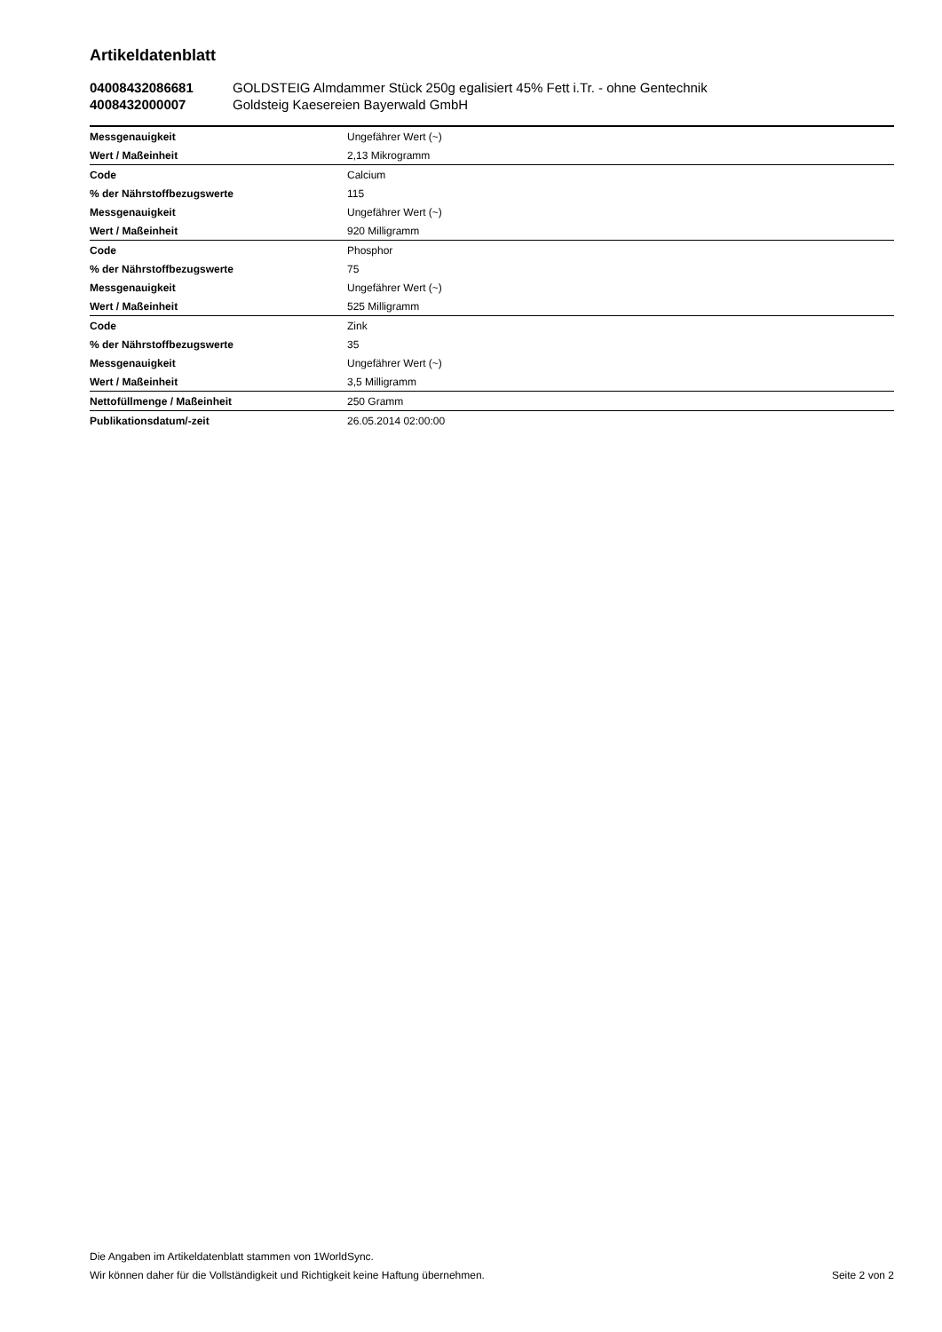Artikeldatenblatt
04008432086681 GOLDSTEIG Almdammer Stück 250g egalisiert 45% Fett i.Tr. - ohne Gentechnik
4008432000007 Goldsteig Kaesereien Bayerwald GmbH
| Messgenauigkeit | Ungefährer Wert (~) |
| Wert / Maßeinheit | 2,13 Mikrogramm |
| Code | Calcium |
| % der Nährstoffbezugswerte | 115 |
| Messgenauigkeit | Ungefährer Wert (~) |
| Wert / Maßeinheit | 920 Milligramm |
| Code | Phosphor |
| % der Nährstoffbezugswerte | 75 |
| Messgenauigkeit | Ungefährer Wert (~) |
| Wert / Maßeinheit | 525 Milligramm |
| Code | Zink |
| % der Nährstoffbezugswerte | 35 |
| Messgenauigkeit | Ungefährer Wert (~) |
| Wert / Maßeinheit | 3,5 Milligramm |
| Nettofüllmenge / Maßeinheit | 250 Gramm |
| Publikationsdatum/-zeit | 26.05.2014 02:00:00 |
Die Angaben im Artikeldatenblatt stammen von 1WorldSync.
Wir können daher für die Vollständigkeit und Richtigkeit keine Haftung übernehmen.
Seite 2 von 2